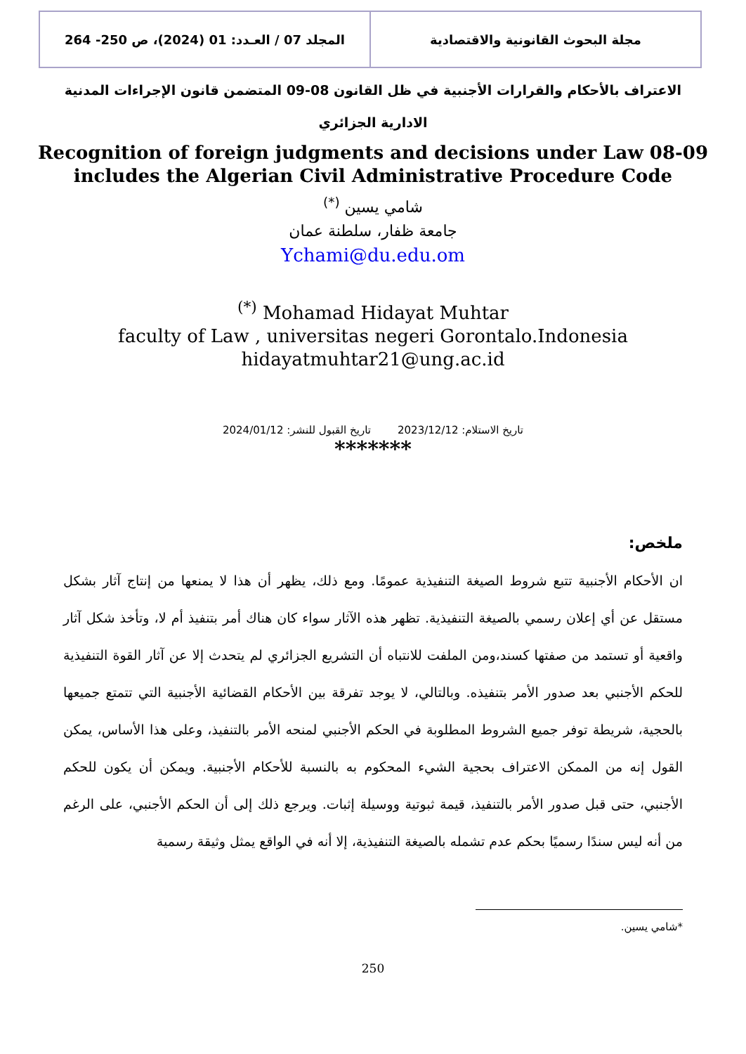مجلة البحوث القانونية والاقتصادية
المجلد 07 / العـدد: 01 (2024)، ص 250- 264
الاعتراف بالأحكام والقرارات الأجنبية في ظل القانون 08-09 المتضمن قانون الإجراءات المدنية الادارية الجزائري
Recognition of foreign judgments and decisions under Law 08-09
includes the Algerian Civil Administrative Procedure Code
شامي يسين <sup>(*)</sup>
جامعة ظفار، سلطنة عمان
Ychami@du.edu.om
<sup>(*)</sup> Mohamad Hidayat Muhtar
faculty of Law , universitas negeri Gorontalo.Indonesia
hidayatmuhtar21@ung.ac.id
تاريخ الاستلام: 2023/12/12 تاريخ القبول للنشر: 2024/01/12
*******
ملخص:
ان الأحكام الأجنبية تتبع شروط الصيغة التنفيذية عمومًا. ومع ذلك، يظهر أن هذا لا يمنعها من إنتاج آثار بشكل مستقل عن أي إعلان رسمي بالصيغة التنفيذية. تظهر هذه الآثار سواء كان هناك أمر بتنفيذ أم لا، وتأخذ شكل آثار واقعية أو تستمد من صفتها كسند،ومن الملفت للانتباه أن التشريع الجزائري لم يتحدث إلا عن آثار القوة التنفيذية للحكم الأجنبي بعد صدور الأمر بتنفيذه. وبالتالي، لا يوجد تفرقة بين الأحكام القضائية الأجنبية التي تتمتع جميعها بالحجية، شريطة توفر جميع الشروط المطلوبة في الحكم الأجنبي لمنحه الأمر بالتنفيذ، وعلى هذا الأساس، يمكن القول إنه من الممكن الاعتراف بحجية الشيء المحكوم به بالنسبة للأحكام الأجنبية. ويمكن أن يكون للحكم الأجنبي، حتى قبل صدور الأمر بالتنفيذ، قيمة ثبوتية ووسيلة إثبات. ويرجع ذلك إلى أن الحكم الأجنبي، على الرغم من أنه ليس سندًا رسميًا بحكم عدم تشمله بالصيغة التنفيذية، إلا أنه في الواقع يمثل وثيقة رسمية
*شامي يسين.
250